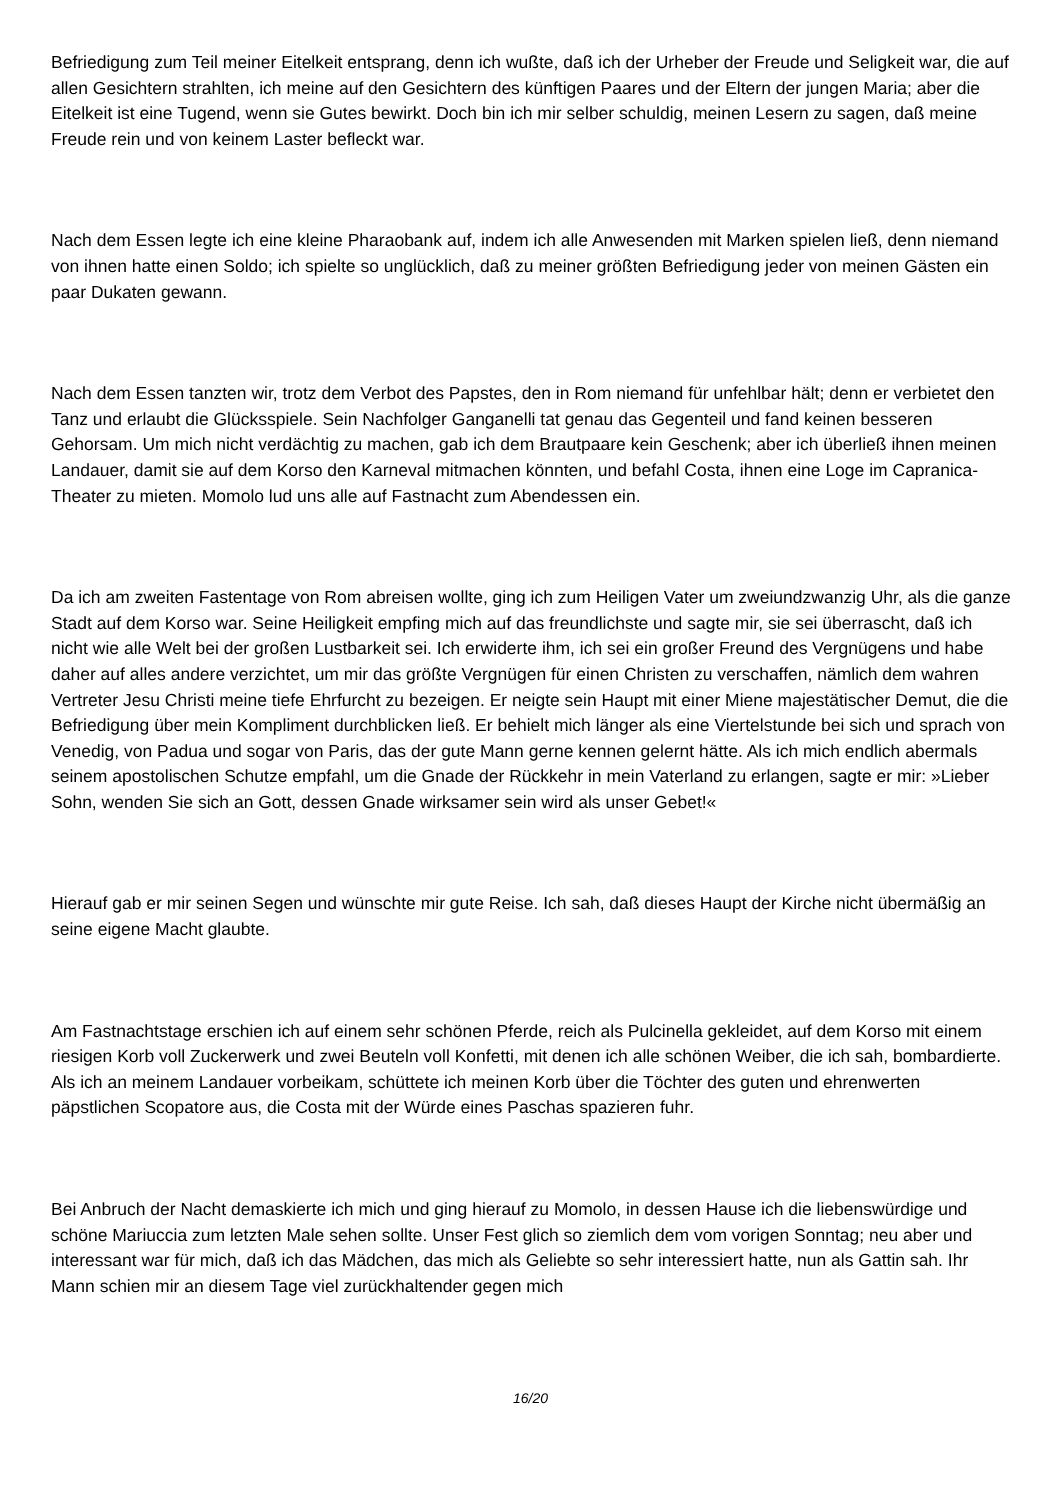Befriedigung zum Teil meiner Eitelkeit entsprang, denn ich wußte, daß ich der Urheber der Freude und Seligkeit war, die auf allen Gesichtern strahlten, ich meine auf den Gesichtern des künftigen Paares und der Eltern der jungen Maria; aber die Eitelkeit ist eine Tugend, wenn sie Gutes bewirkt. Doch bin ich mir selber schuldig, meinen Lesern zu sagen, daß meine Freude rein und von keinem Laster befleckt war.
Nach dem Essen legte ich eine kleine Pharaobank auf, indem ich alle Anwesenden mit Marken spielen ließ, denn niemand von ihnen hatte einen Soldo; ich spielte so unglücklich, daß zu meiner größten Befriedigung jeder von meinen Gästen ein paar Dukaten gewann.
Nach dem Essen tanzten wir, trotz dem Verbot des Papstes, den in Rom niemand für unfehlbar hält; denn er verbietet den Tanz und erlaubt die Glücksspiele. Sein Nachfolger Ganganelli tat genau das Gegenteil und fand keinen besseren Gehorsam. Um mich nicht verdächtig zu machen, gab ich dem Brautpaare kein Geschenk; aber ich überließ ihnen meinen Landauer, damit sie auf dem Korso den Karneval mitmachen könnten, und befahl Costa, ihnen eine Loge im Capranica-Theater zu mieten. Momolo lud uns alle auf Fastnacht zum Abendessen ein.
Da ich am zweiten Fastentage von Rom abreisen wollte, ging ich zum Heiligen Vater um zweiundzwanzig Uhr, als die ganze Stadt auf dem Korso war. Seine Heiligkeit empfing mich auf das freundlichste und sagte mir, sie sei überrascht, daß ich nicht wie alle Welt bei der großen Lustbarkeit sei. Ich erwiderte ihm, ich sei ein großer Freund des Vergnügens und habe daher auf alles andere verzichtet, um mir das größte Vergnügen für einen Christen zu verschaffen, nämlich dem wahren Vertreter Jesu Christi meine tiefe Ehrfurcht zu bezeigen. Er neigte sein Haupt mit einer Miene majestätischer Demut, die die Befriedigung über mein Kompliment durchblicken ließ. Er behielt mich länger als eine Viertelstunde bei sich und sprach von Venedig, von Padua und sogar von Paris, das der gute Mann gerne kennen gelernt hätte. Als ich mich endlich abermals seinem apostolischen Schutze empfahl, um die Gnade der Rückkehr in mein Vaterland zu erlangen, sagte er mir: »Lieber Sohn, wenden Sie sich an Gott, dessen Gnade wirksamer sein wird als unser Gebet!«
Hierauf gab er mir seinen Segen und wünschte mir gute Reise. Ich sah, daß dieses Haupt der Kirche nicht übermäßig an seine eigene Macht glaubte.
Am Fastnachtstage erschien ich auf einem sehr schönen Pferde, reich als Pulcinella gekleidet, auf dem Korso mit einem riesigen Korb voll Zuckerwerk und zwei Beuteln voll Konfetti, mit denen ich alle schönen Weiber, die ich sah, bombardierte. Als ich an meinem Landauer vorbeikam, schüttete ich meinen Korb über die Töchter des guten und ehrenwerten päpstlichen Scopatore aus, die Costa mit der Würde eines Paschas spazieren fuhr.
Bei Anbruch der Nacht demaskierte ich mich und ging hierauf zu Momolo, in dessen Hause ich die liebenswürdige und schöne Mariuccia zum letzten Male sehen sollte. Unser Fest glich so ziemlich dem vom vorigen Sonntag; neu aber und interessant war für mich, daß ich das Mädchen, das mich als Geliebte so sehr interessiert hatte, nun als Gattin sah. Ihr Mann schien mir an diesem Tage viel zurückhaltender gegen mich
16/20